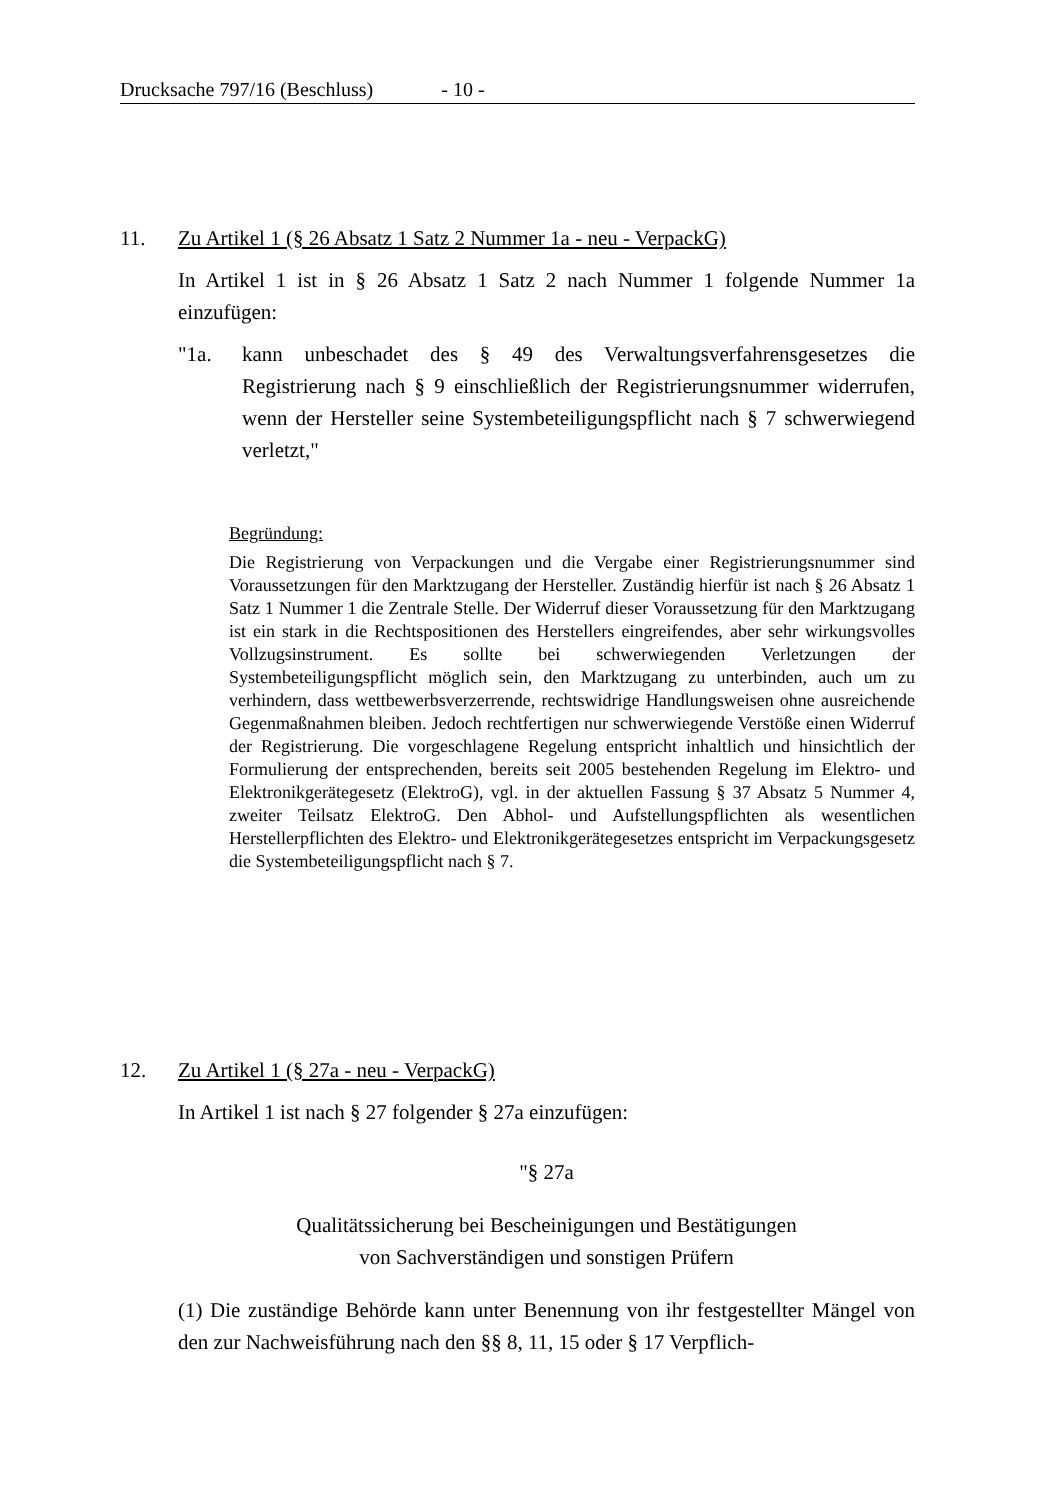Drucksache 797/16 (Beschluss) - 10 -
11. Zu Artikel 1 (§ 26 Absatz 1 Satz 2 Nummer 1a - neu - VerpackG)
In Artikel 1 ist in § 26 Absatz 1 Satz 2 nach Nummer 1 folgende Nummer 1a einzufügen:
"1a. kann unbeschadet des § 49 des Verwaltungsverfahrensgesetzes die Registrierung nach § 9 einschließlich der Registrierungsnummer widerrufen, wenn der Hersteller seine Systembeteiligungspflicht nach § 7 schwerwiegend verletzt,"
Begründung:
Die Registrierung von Verpackungen und die Vergabe einer Registrierungsnummer sind Voraussetzungen für den Marktzugang der Hersteller. Zuständig hierfür ist nach § 26 Absatz 1 Satz 1 Nummer 1 die Zentrale Stelle. Der Widerruf dieser Voraussetzung für den Marktzugang ist ein stark in die Rechtspositionen des Herstellers eingreifendes, aber sehr wirkungsvolles Vollzugsinstrument. Es sollte bei schwerwiegenden Verletzungen der Systembeteiligungspflicht möglich sein, den Marktzugang zu unterbinden, auch um zu verhindern, dass wettbewerbsverzerrende, rechtswidrige Handlungsweisen ohne ausreichende Gegenmaßnahmen bleiben. Jedoch rechtfertigen nur schwerwiegende Verstöße einen Widerruf der Registrierung. Die vorgeschlagene Regelung entspricht inhaltlich und hinsichtlich der Formulierung der entsprechenden, bereits seit 2005 bestehenden Regelung im Elektro- und Elektronikgerätegesetz (ElektroG), vgl. in der aktuellen Fassung § 37 Absatz 5 Nummer 4, zweiter Teilsatz ElektroG. Den Abhol- und Aufstellungspflichten als wesentlichen Herstellerpflichten des Elektro- und Elektronikgerätegesetzes entspricht im Verpackungsgesetz die Systembeteiligungspflicht nach § 7.
12. Zu Artikel 1 (§ 27a - neu - VerpackG)
In Artikel 1 ist nach § 27 folgender § 27a einzufügen:
"§ 27a
Qualitätssicherung bei Bescheinigungen und Bestätigungen
von Sachverständigen und sonstigen Prüfern
(1) Die zuständige Behörde kann unter Benennung von ihr festgestellter Mängel von den zur Nachweisführung nach den §§ 8, 11, 15 oder § 17 Verpflich-